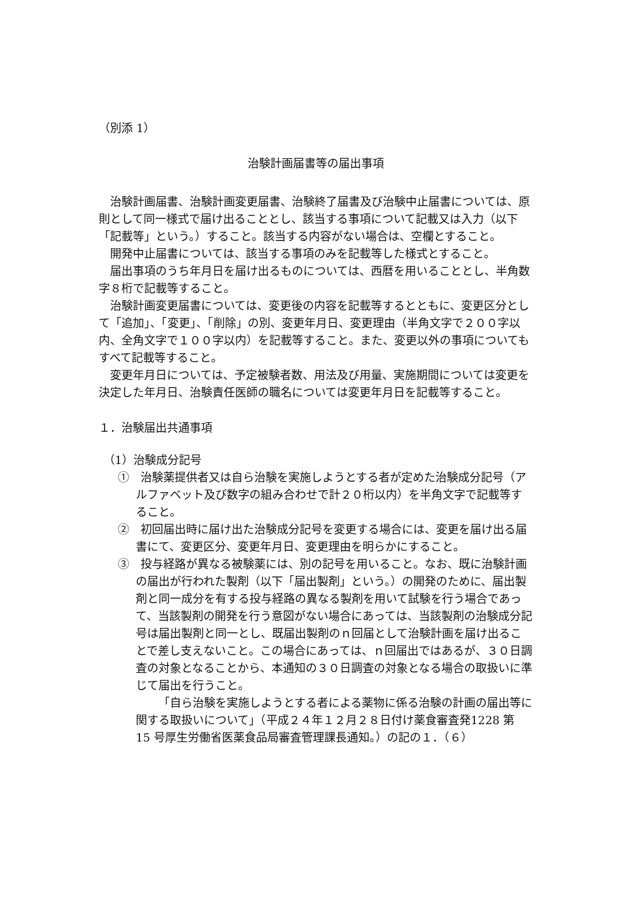（別添 1）
治験計画届書等の届出事項
治験計画届書、治験計画変更届書、治験終了届書及び治験中止届書については、原則として同一様式で届け出ることとし、該当する事項について記載又は入力（以下「記載等」という。）すること。該当する内容がない場合は、空欄とすること。
開発中止届書については、該当する事項のみを記載等した様式とすること。
届出事項のうち年月日を届け出るものについては、西暦を用いることとし、半角数字８桁で記載等すること。
治験計画変更届書については、変更後の内容を記載等するとともに、変更区分として「追加」、「変更」、「削除」の別、変更年月日、変更理由（半角文字で２００字以内、全角文字で１００字以内）を記載等すること。また、変更以外の事項についてもすべて記載等すること。
変更年月日については、予定被験者数、用法及び用量、実施期間については変更を決定した年月日、治験責任医師の職名については変更年月日を記載等すること。
１．治験届出共通事項
（1）治験成分記号
①　治験薬提供者又は自ら治験を実施しようとする者が定めた治験成分記号（アルファベット及び数字の組み合わせで計２０桁以内）を半角文字で記載等すること。
②　初回届出時に届け出た治験成分記号を変更する場合には、変更を届け出る届書にて、変更区分、変更年月日、変更理由を明らかにすること。
③　投与経路が異なる被験薬には、別の記号を用いること。なお、既に治験計画の届出が行われた製剤（以下「届出製剤」という。）の開発のために、届出製剤と同一成分を有する投与経路の異なる製剤を用いて試験を行う場合であって、当該製剤の開発を行う意図がない場合にあっては、当該製剤の治験成分記号は届出製剤と同一とし、既届出製剤のｎ回届として治験計画を届け出ることで差し支えないこと。この場合にあっては、ｎ回届出ではあるが、３０日調査の対象となることから、本通知の３０日調査の対象となる場合の取扱いに準じて届出を行うこと。
「自ら治験を実施しようとする者による薬物に係る治験の計画の届出等に関する取扱いについて」（平成２４年１２月２８日付け薬食審査発1228 第 15 号厚生労働省医薬食品局審査管理課長通知。）の記の１．（６）